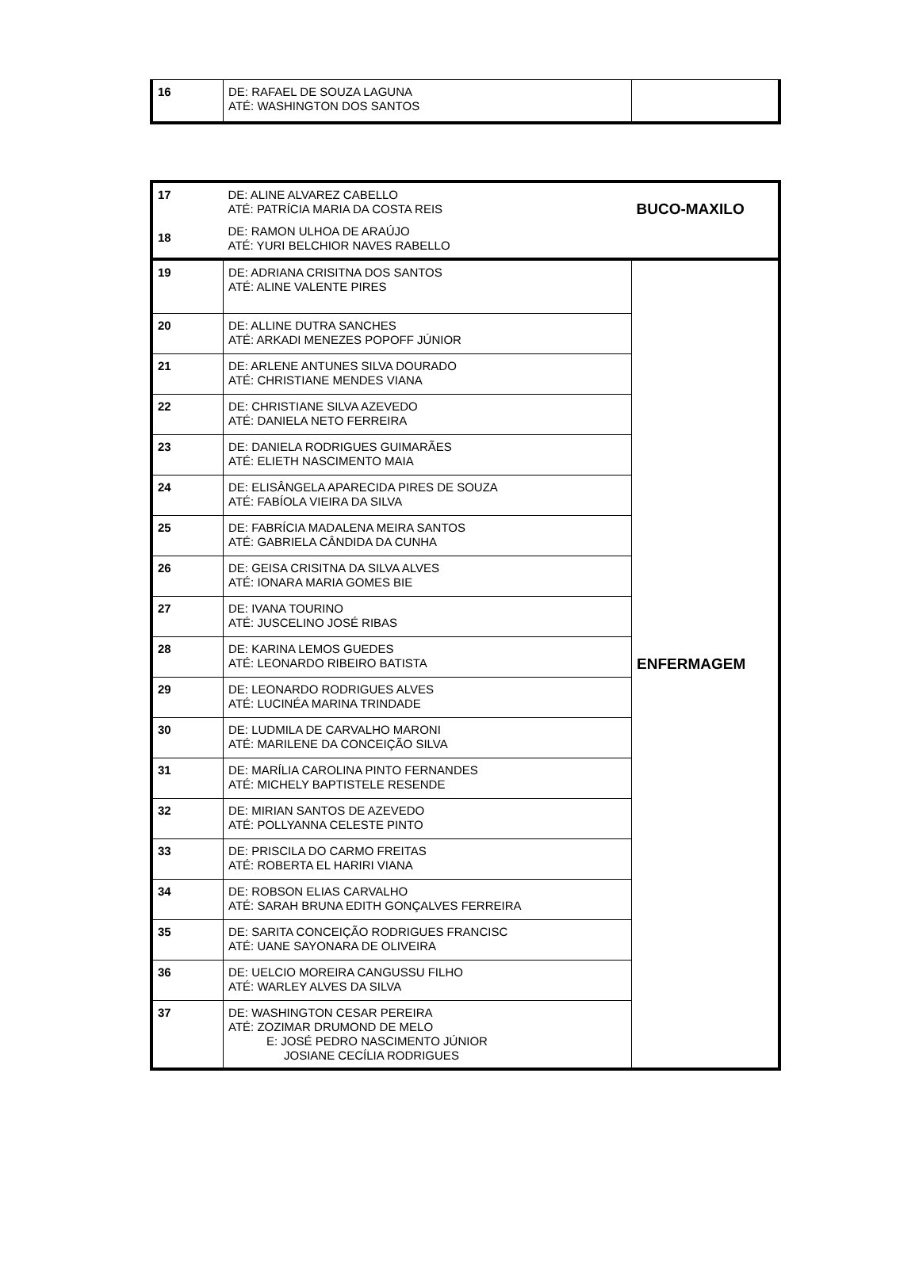| 16 | DE: RAFAEL DE SOUZA LAGUNA ATÉ: WASHINGTON DOS SANTOS | |
| 17 18 | DE: ALINE ALVAREZ CABELLO ATÉ: PATRÍCIA MARIA DA COSTA REIS DE: RAMON ULHOA DE ARAÚJO ATÉ: YURI BELCHIOR NAVES RABELLO | BUCO-MAXILO |
| 19 | DE: ADRIANA CRISITNA DOS SANTOS ATÉ: ALINE VALENTE PIRES | ENFERMAGEM |
| 20 | DE: ALLINE DUTRA SANCHES ATÉ: ARKADI MENEZES POPOFF JÚNIOR | |
| 21 | DE: ARLENE ANTUNES SILVA DOURADO ATÉ: CHRISTIANE MENDES VIANA | |
| 22 | DE: CHRISTIANE SILVA AZEVEDO ATÉ: DANIELA NETO FERREIRA | |
| 23 | DE: DANIELA RODRIGUES GUIMARÃES ATÉ: ELIETH NASCIMENTO MAIA | |
| 24 | DE: ELISÂNGELA APARECIDA PIRES DE SOUZA ATÉ: FABÍOLA VIEIRA DA SILVA | |
| 25 | DE: FABRÍCIA MADALENA MEIRA SANTOS ATÉ: GABRIELA CÂNDIDA DA CUNHA | |
| 26 | DE: GEISA CRISITNA DA SILVA ALVES ATÉ: IONARA MARIA GOMES BIE | |
| 27 | DE: IVANA TOURINO ATÉ: JUSCELINO JOSÉ RIBAS | |
| 28 | DE: KARINA LEMOS GUEDES ATÉ: LEONARDO RIBEIRO BATISTA | |
| 29 | DE: LEONARDO RODRIGUES ALVES ATÉ: LUCINÉA MARINA TRINDADE | |
| 30 | DE: LUDMILA DE CARVALHO MARONI ATÉ: MARILENE DA CONCEIÇÃO SILVA | |
| 31 | DE: MARÍLIA CAROLINA PINTO FERNANDES ATÉ: MICHELY BAPTISTELE RESENDE | |
| 32 | DE: MIRIAN SANTOS DE AZEVEDO ATÉ: POLLYANNA CELESTE PINTO | |
| 33 | DE: PRISCILA DO CARMO FREITAS ATÉ: ROBERTA EL HARIRI VIANA | |
| 34 | DE: ROBSON ELIAS CARVALHO ATÉ: SARAH BRUNA EDITH GONÇALVES FERREIRA | |
| 35 | DE: SARITA CONCEIÇÃO RODRIGUES FRANCISC ATÉ: UANE SAYONARA DE OLIVEIRA | |
| 36 | DE: UELCIO MOREIRA CANGUSSU FILHO ATÉ: WARLEY ALVES DA SILVA | |
| 37 | DE: WASHINGTON CESAR PEREIRA ATÉ: ZOZIMAR DRUMOND DE MELO E: JOSÉ PEDRO NASCIMENTO JÚNIOR JOSIANE CECÍLIA RODRIGUES | |